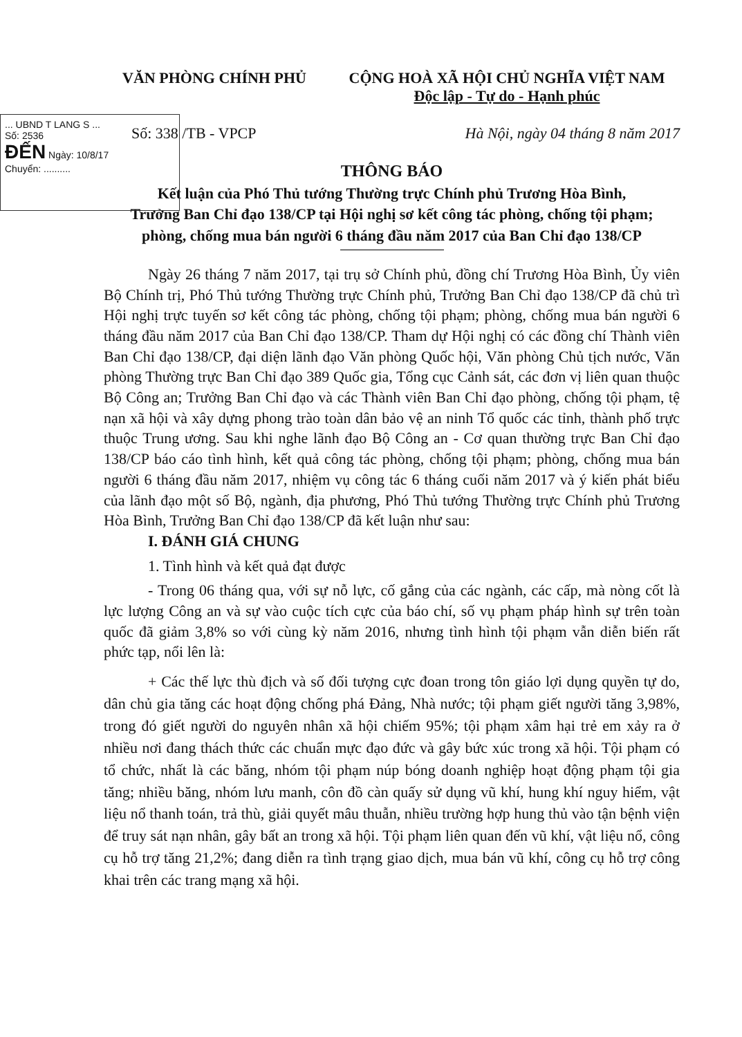... UBND T LANG S ...
Số: 2536
ĐẾN Ngày: 10/8/17
Chuyển: ..........
VĂN PHÒNG CHÍNH PHỦ CỘNG HOÀ XÃ HỘI CHỦ NGHĨA VIỆT NAM
Độc lập - Tự do - Hạnh phúc
Số: 338 /TB - VPCP Hà Nội, ngày 04 tháng 8 năm 2017
THÔNG BÁO
Kết luận của Phó Thủ tướng Thường trực Chính phủ Trương Hòa Bình,
Trưởng Ban Chỉ đạo 138/CP tại Hội nghị sơ kết công tác phòng, chống tội phạm;
phòng, chống mua bán người 6 tháng đầu năm 2017 của Ban Chỉ đạo 138/CP
Ngày 26 tháng 7 năm 2017, tại trụ sở Chính phủ, đồng chí Trương Hòa Bình, Ủy viên Bộ Chính trị, Phó Thủ tướng Thường trực Chính phủ, Trưởng Ban Chỉ đạo 138/CP đã chủ trì Hội nghị trực tuyến sơ kết công tác phòng, chống tội phạm; phòng, chống mua bán người 6 tháng đầu năm 2017 của Ban Chỉ đạo 138/CP. Tham dự Hội nghị có các đồng chí Thành viên Ban Chỉ đạo 138/CP, đại diện lãnh đạo Văn phòng Quốc hội, Văn phòng Chủ tịch nước, Văn phòng Thường trực Ban Chỉ đạo 389 Quốc gia, Tổng cục Cảnh sát, các đơn vị liên quan thuộc Bộ Công an; Trưởng Ban Chỉ đạo và các Thành viên Ban Chỉ đạo phòng, chống tội phạm, tệ nạn xã hội và xây dựng phong trào toàn dân bảo vệ an ninh Tổ quốc các tỉnh, thành phố trực thuộc Trung ương. Sau khi nghe lãnh đạo Bộ Công an - Cơ quan thường trực Ban Chỉ đạo 138/CP báo cáo tình hình, kết quả công tác phòng, chống tội phạm; phòng, chống mua bán người 6 tháng đầu năm 2017, nhiệm vụ công tác 6 tháng cuối năm 2017 và ý kiến phát biểu của lãnh đạo một số Bộ, ngành, địa phương, Phó Thủ tướng Thường trực Chính phủ Trương Hòa Bình, Trưởng Ban Chỉ đạo 138/CP đã kết luận như sau:
I. ĐÁNH GIÁ CHUNG
1. Tình hình và kết quả đạt được
- Trong 06 tháng qua, với sự nỗ lực, cố gắng của các ngành, các cấp, mà nòng cốt là lực lượng Công an và sự vào cuộc tích cực của báo chí, số vụ phạm pháp hình sự trên toàn quốc đã giảm 3,8% so với cùng kỳ năm 2016, nhưng tình hình tội phạm vẫn diễn biến rất phức tạp, nổi lên là:
+ Các thế lực thù địch và số đối tượng cực đoan trong tôn giáo lợi dụng quyền tự do, dân chủ gia tăng các hoạt động chống phá Đảng, Nhà nước; tội phạm giết người tăng 3,98%, trong đó giết người do nguyên nhân xã hội chiếm 95%; tội phạm xâm hại trẻ em xảy ra ở nhiều nơi đang thách thức các chuẩn mực đạo đức và gây bức xúc trong xã hội. Tội phạm có tổ chức, nhất là các băng, nhóm tội phạm núp bóng doanh nghiệp hoạt động phạm tội gia tăng; nhiều băng, nhóm lưu manh, côn đồ càn quấy sử dụng vũ khí, hung khí nguy hiểm, vật liệu nổ thanh toán, trả thù, giải quyết mâu thuẫn, nhiều trường hợp hung thủ vào tận bệnh viện để truy sát nạn nhân, gây bất an trong xã hội. Tội phạm liên quan đến vũ khí, vật liệu nổ, công cụ hỗ trợ tăng 21,2%; đang diễn ra tình trạng giao dịch, mua bán vũ khí, công cụ hỗ trợ công khai trên các trang mạng xã hội.